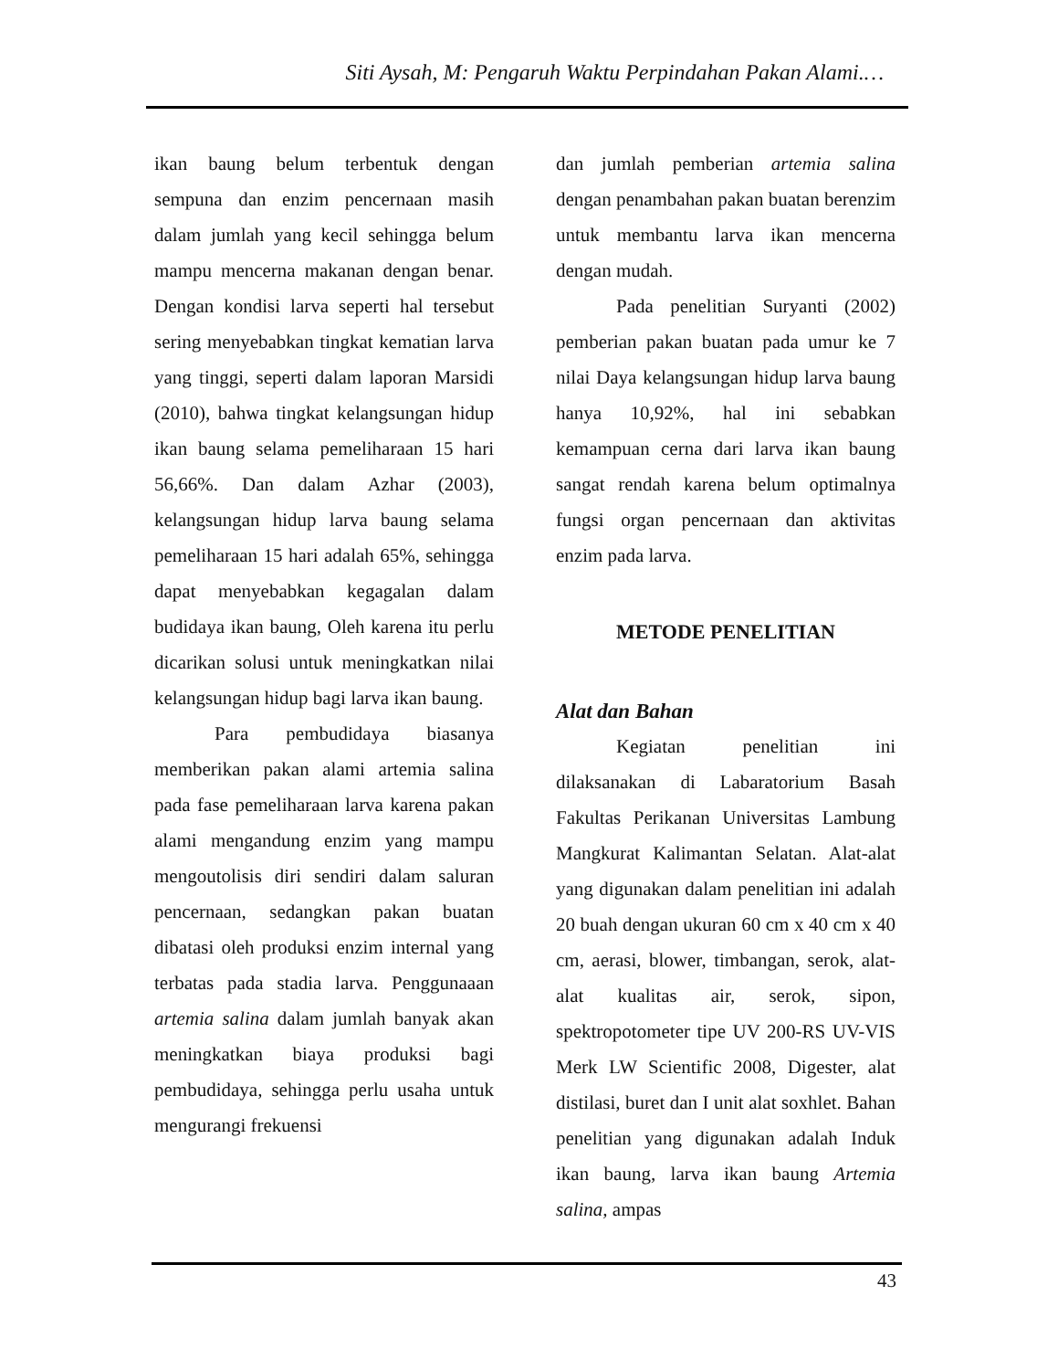Siti Aysah, M: Pengaruh Waktu Perpindahan Pakan Alami.…
ikan baung belum terbentuk dengan sempuna dan enzim pencernaan masih dalam jumlah yang kecil sehingga belum mampu mencerna makanan dengan benar. Dengan kondisi larva seperti hal tersebut sering menyebabkan tingkat kematian larva yang tinggi, seperti dalam laporan Marsidi (2010), bahwa tingkat kelangsungan hidup ikan baung selama pemeliharaan 15 hari 56,66%. Dan dalam Azhar (2003), kelangsungan hidup larva baung selama pemeliharaan 15 hari adalah 65%, sehingga dapat menyebabkan kegagalan dalam budidaya ikan baung, Oleh karena itu perlu dicarikan solusi untuk meningkatkan nilai kelangsungan hidup bagi larva ikan baung.
Para pembudidaya biasanya memberikan pakan alami artemia salina pada fase pemeliharaan larva karena pakan alami mengandung enzim yang mampu mengoutolisis diri sendiri dalam saluran pencernaan, sedangkan pakan buatan dibatasi oleh produksi enzim internal yang terbatas pada stadia larva. Penggunaaan artemia salina dalam jumlah banyak akan meningkatkan biaya produksi bagi pembudidaya, sehingga perlu usaha untuk mengurangi frekuensi
dan jumlah pemberian artemia salina dengan penambahan pakan buatan berenzim untuk membantu larva ikan mencerna dengan mudah.
Pada penelitian Suryanti (2002) pemberian pakan buatan pada umur ke 7 nilai Daya kelangsungan hidup larva baung hanya 10,92%, hal ini sebabkan kemampuan cerna dari larva ikan baung sangat rendah karena belum optimalnya fungsi organ pencernaan dan aktivitas enzim pada larva.
METODE PENELITIAN
Alat dan Bahan
Kegiatan penelitian ini dilaksanakan di Labaratorium Basah Fakultas Perikanan Universitas Lambung Mangkurat Kalimantan Selatan. Alat-alat yang digunakan dalam penelitian ini adalah 20 buah dengan ukuran 60 cm x 40 cm x 40 cm, aerasi, blower, timbangan, serok, alat-alat kualitas air, serok, sipon, spektropotometer tipe UV 200-RS UV-VIS Merk LW Scientific 2008, Digester, alat distilasi, buret dan I unit alat soxhlet. Bahan penelitian yang digunakan adalah Induk ikan baung, larva ikan baung Artemia salina, ampas
43